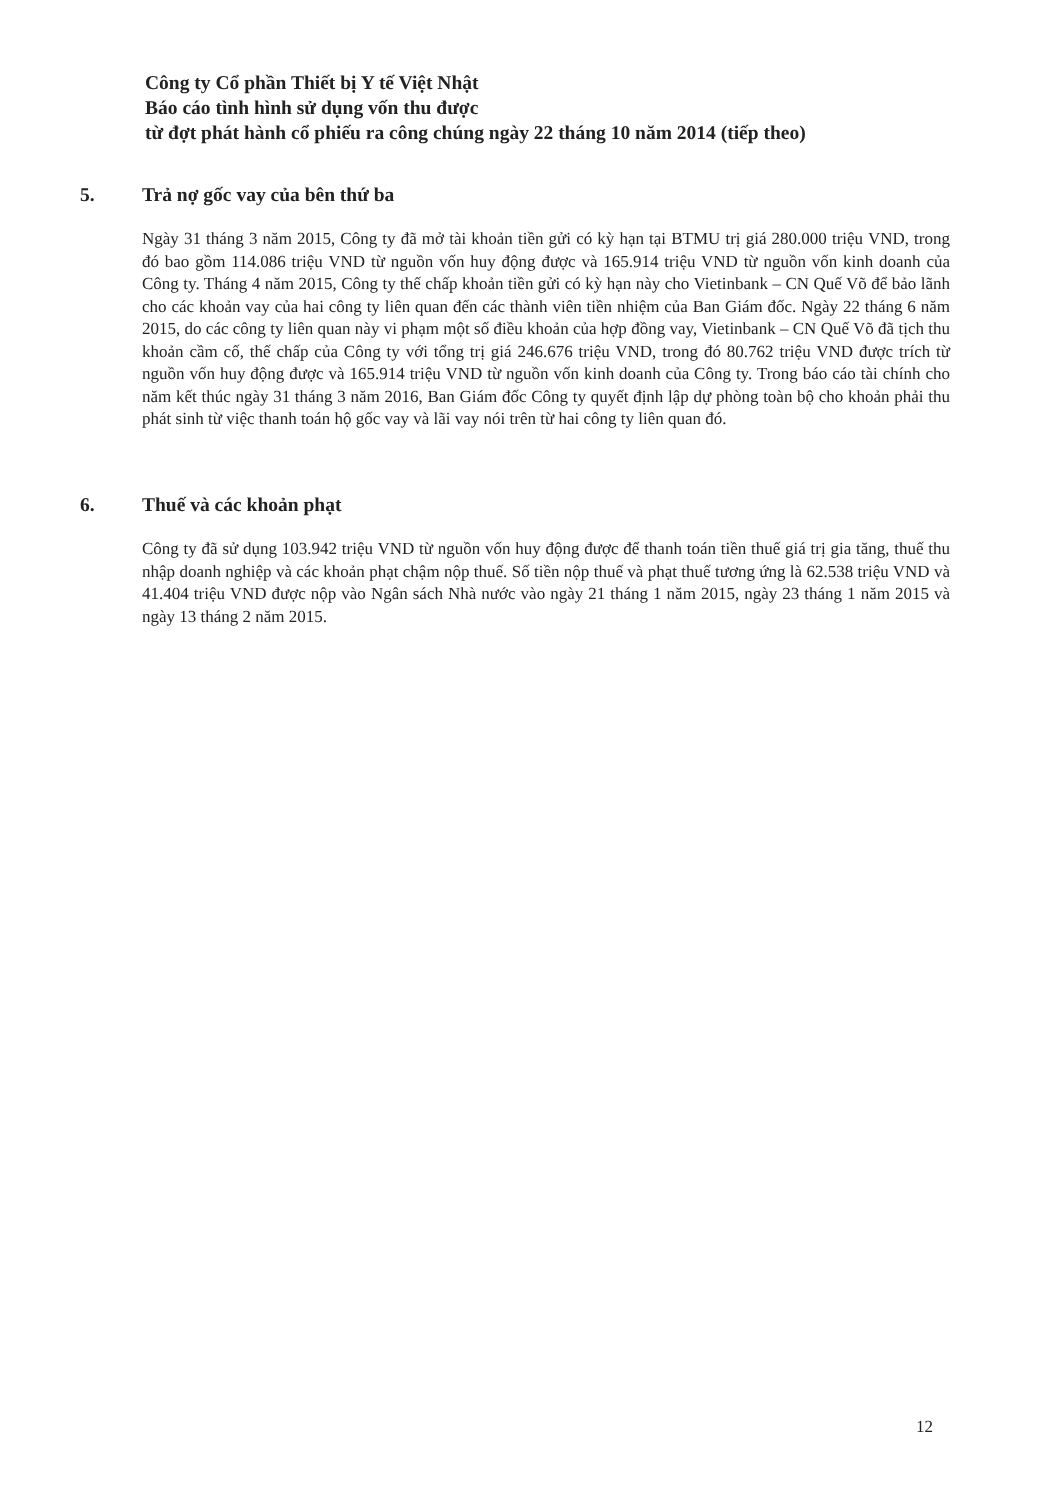Công ty Cổ phần Thiết bị Y tế Việt Nhật
Báo cáo tình hình sử dụng vốn thu được
từ đợt phát hành cổ phiếu ra công chúng ngày 22 tháng 10 năm 2014 (tiếp theo)
5. Trả nợ gốc vay của bên thứ ba
Ngày 31 tháng 3 năm 2015, Công ty đã mở tài khoản tiền gửi có kỳ hạn tại BTMU trị giá 280.000 triệu VND, trong đó bao gồm 114.086 triệu VND từ nguồn vốn huy động được và 165.914 triệu VND từ nguồn vốn kinh doanh của Công ty. Tháng 4 năm 2015, Công ty thế chấp khoản tiền gửi có kỳ hạn này cho Vietinbank – CN Quế Võ để bảo lãnh cho các khoản vay của hai công ty liên quan đến các thành viên tiền nhiệm của Ban Giám đốc. Ngày 22 tháng 6 năm 2015, do các công ty liên quan này vi phạm một số điều khoản của hợp đồng vay, Vietinbank – CN Quế Võ đã tịch thu khoản cầm cố, thế chấp của Công ty với tổng trị giá 246.676 triệu VND, trong đó 80.762 triệu VND được trích từ nguồn vốn huy động được và 165.914 triệu VND từ nguồn vốn kinh doanh của Công ty. Trong báo cáo tài chính cho năm kết thúc ngày 31 tháng 3 năm 2016, Ban Giám đốc Công ty quyết định lập dự phòng toàn bộ cho khoản phải thu phát sinh từ việc thanh toán hộ gốc vay và lãi vay nói trên từ hai công ty liên quan đó.
6. Thuế và các khoản phạt
Công ty đã sử dụng 103.942 triệu VND từ nguồn vốn huy động được để thanh toán tiền thuế giá trị gia tăng, thuế thu nhập doanh nghiệp và các khoản phạt chậm nộp thuế. Số tiền nộp thuế và phạt thuế tương ứng là 62.538 triệu VND và 41.404 triệu VND được nộp vào Ngân sách Nhà nước vào ngày 21 tháng 1 năm 2015, ngày 23 tháng 1 năm 2015 và ngày 13 tháng 2 năm 2015.
12